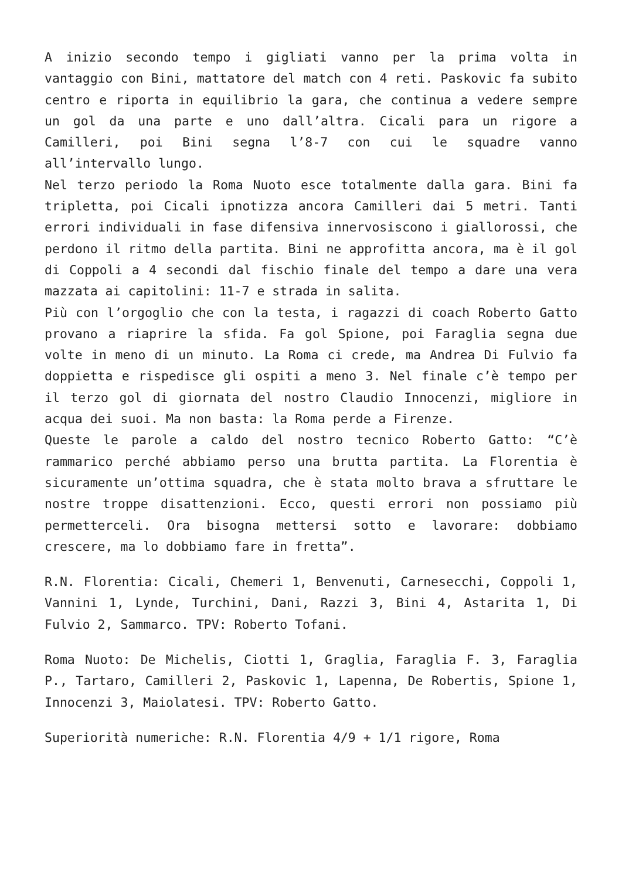A inizio secondo tempo i gigliati vanno per la prima volta in vantaggio con Bini, mattatore del match con 4 reti. Paskovic fa subito centro e riporta in equilibrio la gara, che continua a vedere sempre un gol da una parte e uno dall’altra. Cicali para un rigore a Camilleri, poi Bini segna l’8-7 con cui le squadre vanno all’intervallo lungo.
Nel terzo periodo la Roma Nuoto esce totalmente dalla gara. Bini fa tripletta, poi Cicali ipnotizza ancora Camilleri dai 5 metri. Tanti errori individuali in fase difensiva innervosiscono i giallorossi, che perdono il ritmo della partita. Bini ne approfitta ancora, ma è il gol di Coppoli a 4 secondi dal fischio finale del tempo a dare una vera mazzata ai capitolini: 11-7 e strada in salita.
Più con l’orgoglio che con la testa, i ragazzi di coach Roberto Gatto provano a riaprire la sfida. Fa gol Spione, poi Faraglia segna due volte in meno di un minuto. La Roma ci crede, ma Andrea Di Fulvio fa doppietta e rispedisce gli ospiti a meno 3. Nel finale c’è tempo per il terzo gol di giornata del nostro Claudio Innocenzi, migliore in acqua dei suoi. Ma non basta: la Roma perde a Firenze.
Queste le parole a caldo del nostro tecnico Roberto Gatto: “C’è rammarico perché abbiamo perso una brutta partita. La Florentia è sicuramente un’ottima squadra, che è stata molto brava a sfruttare le nostre troppe disattenzioni. Ecco, questi errori non possiamo più permetterceli. Ora bisogna mettersi sotto e lavorare: dobbiamo crescere, ma lo dobbiamo fare in fretta”.
R.N. Florentia: Cicali, Chemeri 1, Benvenuti, Carnesecchi, Coppoli 1, Vannini 1, Lynde, Turchini, Dani, Razzi 3, Bini 4, Astarita 1, Di Fulvio 2, Sammarco. TPV: Roberto Tofani.
Roma Nuoto: De Michelis, Ciotti 1, Graglia, Faraglia F. 3, Faraglia P., Tartaro, Camilleri 2, Paskovic 1, Lapenna, De Robertis, Spione 1, Innocenzi 3, Maiolatesi. TPV: Roberto Gatto.
Superiorità numeriche: R.N. Florentia 4/9 + 1/1 rigore, Roma